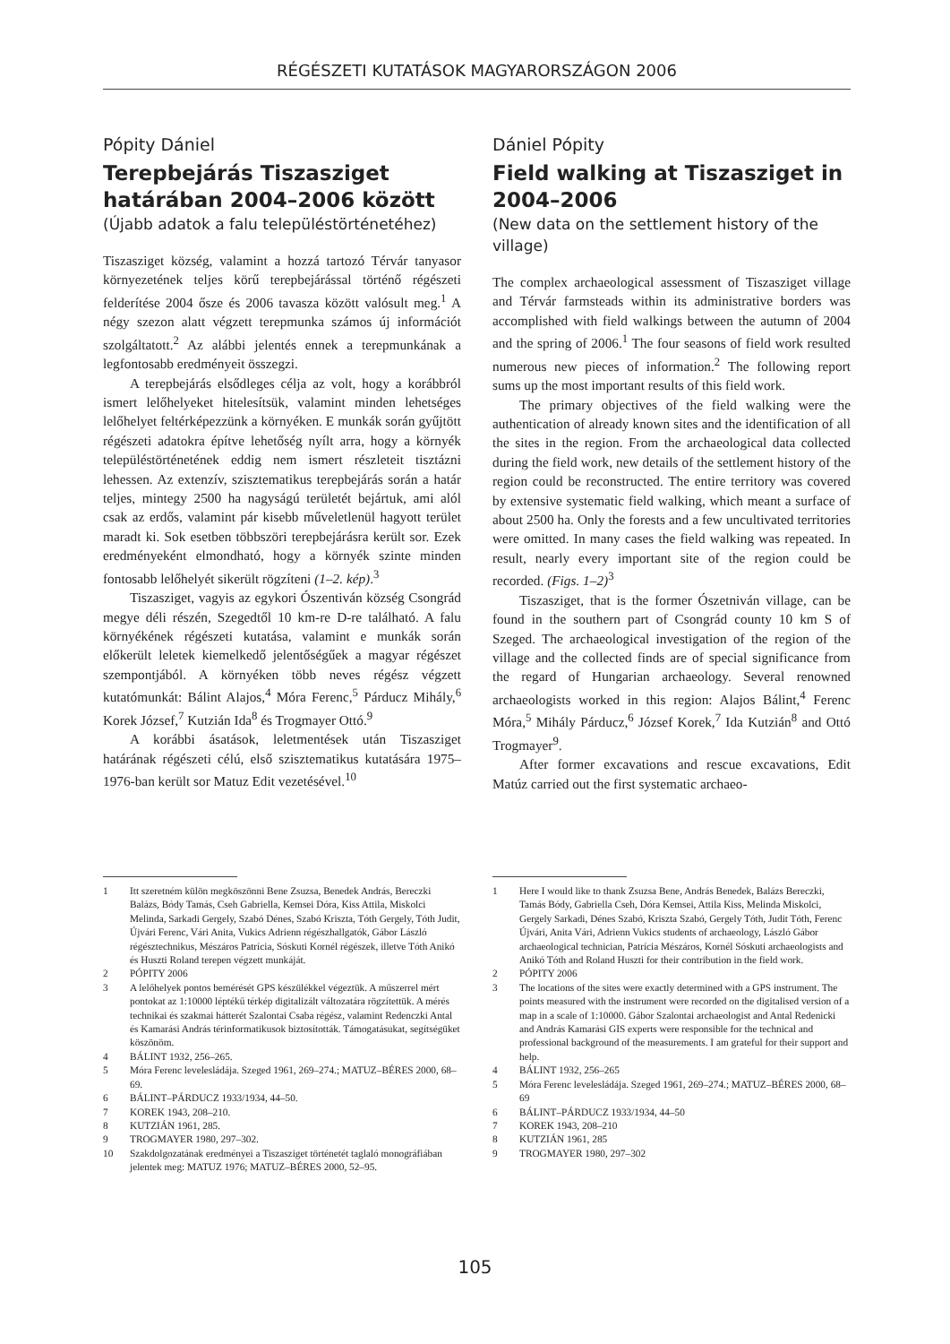RÉGÉSZETI KUTATÁSOK MAGYARORSZÁGON 2006
Pópity Dániel
Terepbejárás Tiszasziget határában 2004–2006 között
(Újabb adatok a falu településtörténetéhez)
Tiszasziget község, valamint a hozzá tartozó Térvár tanyasor környezetének teljes körű terepbejárással történő régészeti felderítése 2004 ősze és 2006 tavasza között valósult meg.<sup>1</sup> A négy szezon alatt végzett terepmunka számos új információt szolgáltatott.<sup>2</sup> Az alábbi jelentés ennek a terepmunkának a legfontosabb eredményeit összegzi.
A terepbejárás elsődleges célja az volt, hogy a korábbról ismert lelőhelyeket hitelesítsük, valamint minden lehetséges lelőhelyet feltérképezzünk a környéken. E munkák során gyűjtött régészeti adatokra építve lehetőség nyílt arra, hogy a környék településtörténetének eddig nem ismert részleteit tisztázni lehessen. Az extenzív, szisztematikus terepbejárás során a határ teljes, mintegy 2500 ha nagyságú területét bejártuk, ami alól csak az erdős, valamint pár kisebb műveletlenül hagyott terület maradt ki. Sok esetben többszöri terepbejárásra került sor. Ezek eredményeként elmondható, hogy a környék szinte minden fontosabb lelőhelyét sikerült rögzíteni (1–2. kép).<sup>3</sup>
Tiszasziget, vagyis az egykori Ószentiván község Csongrád megye déli részén, Szegedtől 10 km-re D-re található. A falu környékének régészeti kutatása, valamint e munkák során előkerült leletek kiemelkedő jelentőségűek a magyar régészet szempontjából. A környéken több neves régész végzett kutatómunkát: Bálint Alajos,<sup>4</sup> Móra Ferenc,<sup>5</sup> Párducz Mihály,<sup>6</sup> Korek József,<sup>7</sup> Kutzián Ida<sup>8</sup> és Trogmayer Ottó.<sup>9</sup>
A korábbi ásatások, leletmentések után Tiszasziget határának régészeti célú, első szisztematikus kutatására 1975–1976-ban került sor Matuz Edit vezetésével.<sup>10</sup>
Dániel Pópity
Field walking at Tiszasziget in 2004–2006
(New data on the settlement history of the village)
The complex archaeological assessment of Tiszasziget village and Térvár farmsteads within its administrative borders was accomplished with field walkings between the autumn of 2004 and the spring of 2006.<sup>1</sup> The four seasons of field work resulted numerous new pieces of information.<sup>2</sup> The following report sums up the most important results of this field work.
The primary objectives of the field walking were the authentication of already known sites and the identification of all the sites in the region. From the archaeological data collected during the field work, new details of the settlement history of the region could be reconstructed. The entire territory was covered by extensive systematic field walking, which meant a surface of about 2500 ha. Only the forests and a few uncultivated territories were omitted. In many cases the field walking was repeated. In result, nearly every important site of the region could be recorded. (Figs. 1–2)<sup>3</sup>
Tiszasziget, that is the former Ószetniván village, can be found in the southern part of Csongrád county 10 km S of Szeged. The archaeological investigation of the region of the village and the collected finds are of special significance from the regard of Hungarian archaeology. Several renowned archaeologists worked in this region: Alajos Bálint,<sup>4</sup> Ferenc Móra,<sup>5</sup> Mihály Párducz,<sup>6</sup> József Korek,<sup>7</sup> Ida Kutzián<sup>8</sup> and Ottó Trogmayer<sup>9</sup>.
After former excavations and rescue excavations, Edit Matúz carried out the first systematic archaeo-
1 Itt szeretném külön megköszönni Bene Zsuzsa, Benedek András, Bereczki Balázs, Bódy Tamás, Cseh Gabriella, Kemsei Dóra, Kiss Attila, Miskolci Melinda, Sarkadi Gergely, Szabó Dénes, Szabó Kriszta, Tóth Gergely, Tóth Judit, Újvári Ferenc, Vári Anita, Vukics Adrienn régészhallgatók, Gábor László régésztechnikus, Mészáros Patrícia, Sóskuti Kornél régészek, illetve Tóth Anikó és Huszti Roland terepen végzett munkáját.
2 PÓPITY 2006
3 A lelőhelyek pontos bemérését GPS készülékkel végeztük. A műszerrel mért pontokat az 1:10000 léptékű térkép digitalizált változatára rögzítettük. A mérés technikai és szakmai hátterét Szalontai Csaba régész, valamint Redenczki Antal és Kamarási András térinformatikusok biztosították. Támogatásukat, segítségüket köszönöm.
4 BÁLINT 1932, 256–265.
5 Móra Ferenc levelesládája. Szeged 1961, 269–274.; MATUZ–BÉRES 2000, 68–69.
6 BÁLINT–PÁRDUCZ 1933/1934, 44–50.
7 KOREK 1943, 208–210.
8 KUTZIÁN 1961, 285.
9 TROGMAYER 1980, 297–302.
10 Szakdolgozatának eredményei a Tiszasziget történetét taglaló monográfiában jelentek meg: MATUZ 1976; MATUZ–BÉRES 2000, 52–95.
1 Here I would like to thank Zsuzsa Bene, András Benedek, Balázs Bereczki, Tamás Bódy, Gabriella Cseh, Dóra Kemsei, Attila Kiss, Melinda Miskolci, Gergely Sarkadi, Dénes Szabó, Kriszta Szabó, Gergely Tóth, Judit Tóth, Ferenc Újvári, Anita Vári, Adrienn Vukics students of archaeology, László Gábor archaeological technician, Patrícia Mészáros, Kornél Sóskuti archaeologists and Anikó Tóth and Roland Huszti for their contribution in the field work.
2 PÓPITY 2006
3 The locations of the sites were exactly determined with a GPS instrument. The points measured with the instrument were recorded on the digitalised version of a map in a scale of 1:10000. Gábor Szalontai archaeologist and Antal Redenicki and András Kamarási GIS experts were responsible for the technical and professional background of the measurements. I am grateful for their support and help.
4 BÁLINT 1932, 256–265
5 Móra Ferenc levelesládája. Szeged 1961, 269–274.; MATUZ–BÉRES 2000, 68–69
6 BÁLINT–PÁRDUCZ 1933/1934, 44–50
7 KOREK 1943, 208–210
8 KUTZIÁN 1961, 285
9 TROGMAYER 1980, 297–302
105